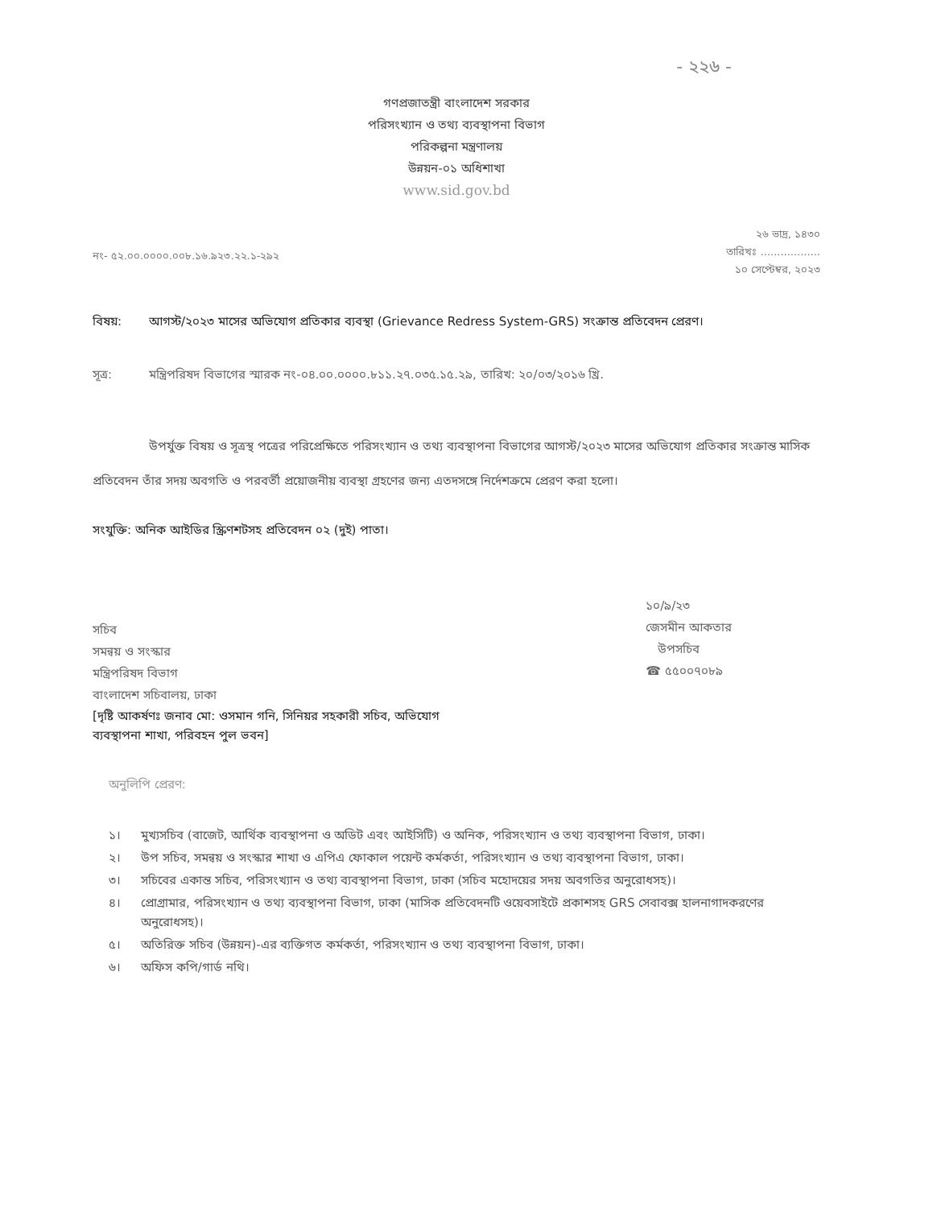- ২২৬ -
গণপ্রজাতন্ত্রী বাংলাদেশ সরকার
পরিসংখ্যান ও তথ্য ব্যবস্থাপনা বিভাগ
পরিকল্পনা মন্ত্রণালয়
উন্নয়ন-০১ অধিশাখা
www.sid.gov.bd
নং- ৫২.০০.০০০০.০০৮.১৬.৯২৩.২২.১-২৯২
২৬ ভাদ্র, ১৪৩০
তারিখঃ ..................
১০ সেপ্টেম্বর, ২০২৩
বিষয়: আগস্ট/২০২৩ মাসের অভিযোগ প্রতিকার ব্যবস্থা (Grievance Redress System-GRS) সংক্রান্ত প্রতিবেদন প্রেরণ।
সূত্র: মন্ত্রিপরিষদ বিভাগের স্মারক নং-০৪.০০.০০০০.৮১১.২৭.০৩৫.১৫.২৯, তারিখ: ২০/০৩/২০১৬ খ্রি.
উপর্যুক্ত বিষয় ও সূত্রস্থ পত্রের পরিপ্রেক্ষিতে পরিসংখ্যান ও তথ্য ব্যবস্থাপনা বিভাগের আগস্ট/২০২৩ মাসের অভিযোগ প্রতিকার সংক্রান্ত মাসিক প্রতিবেদন তাঁর সদয় অবগতি ও পরবর্তী প্রয়োজনীয় ব্যবস্থা গ্রহণের জন্য এতদসঙ্গে নির্দেশক্রমে প্রেরণ করা হলো।
সংযুক্তি: অনিক আইডির স্ক্রিণশটসহ প্রতিবেদন ০২ (দুই) পাতা।
সচিব
সমন্বয় ও সংস্কার
মন্ত্রিপরিষদ বিভাগ
বাংলাদেশ সচিবালয়, ঢাকা
১০/৯/২৩
জেসমীন আকতার
উপসচিব
☎ ৫৫০০৭০৮৯
[দৃষ্টি আকর্ষণঃ জনাব মো: ওসমান গনি, সিনিয়র সহকারী সচিব, অভিযোগ
ব্যবস্থাপনা শাখা, পরিবহন পুল ভবন]
অনুলিপি প্রেরণ:
১। মুখ্যসচিব (বাজেট, আর্থিক ব্যবস্থাপনা ও অডিট এবং আইসিটি) ও অনিক, পরিসংখ্যান ও তথ্য ব্যবস্থাপনা বিভাগ, ঢাকা।
২। উপ সচিব, সমন্বয় ও সংস্কার শাখা ও এপিএ ফোকাল পয়েন্ট কর্মকর্তা, পরিসংখ্যান ও তথ্য ব্যবস্থাপনা বিভাগ, ঢাকা।
৩। সচিবের একান্ত সচিব, পরিসংখ্যান ও তথ্য ব্যবস্থাপনা বিভাগ, ঢাকা (সচিব মহোদয়ের সদয় অবগতির অনুরোধসহ)।
৪। প্রোগ্রামার, পরিসংখ্যান ও তথ্য ব্যবস্থাপনা বিভাগ, ঢাকা (মাসিক প্রতিবেদনটি ওয়েবসাইটে প্রকাশসহ GRS সেবাবক্স হালনাগাদকরণের অনুরোধসহ)।
৫। অতিরিক্ত সচিব (উন্নয়ন)-এর ব্যক্তিগত কর্মকর্তা, পরিসংখ্যান ও তথ্য ব্যবস্থাপনা বিভাগ, ঢাকা।
৬। অফিস কপি/গার্ড নথি।